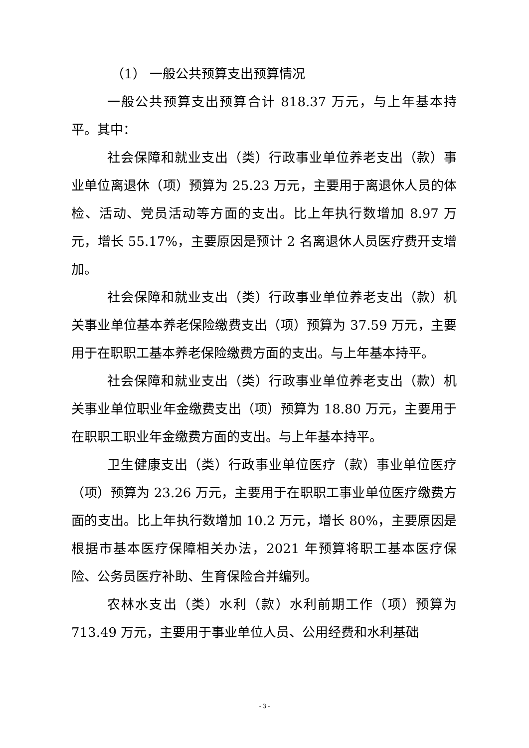（1） 一般公共预算支出预算情况
一般公共预算支出预算合计 818.37 万元，与上年基本持平。其中：
社会保障和就业支出（类）行政事业单位养老支出（款）事业单位离退休（项）预算为 25.23 万元，主要用于离退休人员的体检、活动、党员活动等方面的支出。比上年执行数增加 8.97 万元，增长 55.17%，主要原因是预计 2 名离退休人员医疗费开支增加。
社会保障和就业支出（类）行政事业单位养老支出（款）机关事业单位基本养老保险缴费支出（项）预算为 37.59 万元，主要用于在职职工基本养老保险缴费方面的支出。与上年基本持平。
社会保障和就业支出（类）行政事业单位养老支出（款）机关事业单位职业年金缴费支出（项）预算为 18.80 万元，主要用于在职职工职业年金缴费方面的支出。与上年基本持平。
卫生健康支出（类）行政事业单位医疗（款）事业单位医疗（项）预算为 23.26 万元，主要用于在职职工事业单位医疗缴费方面的支出。比上年执行数增加 10.2 万元，增长 80%，主要原因是根据市基本医疗保障相关办法，2021 年预算将职工基本医疗保险、公务员医疗补助、生育保险合并编列。
农林水支出（类）水利（款）水利前期工作（项）预算为 713.49 万元，主要用于事业单位人员、公用经费和水利基础
- 3 -